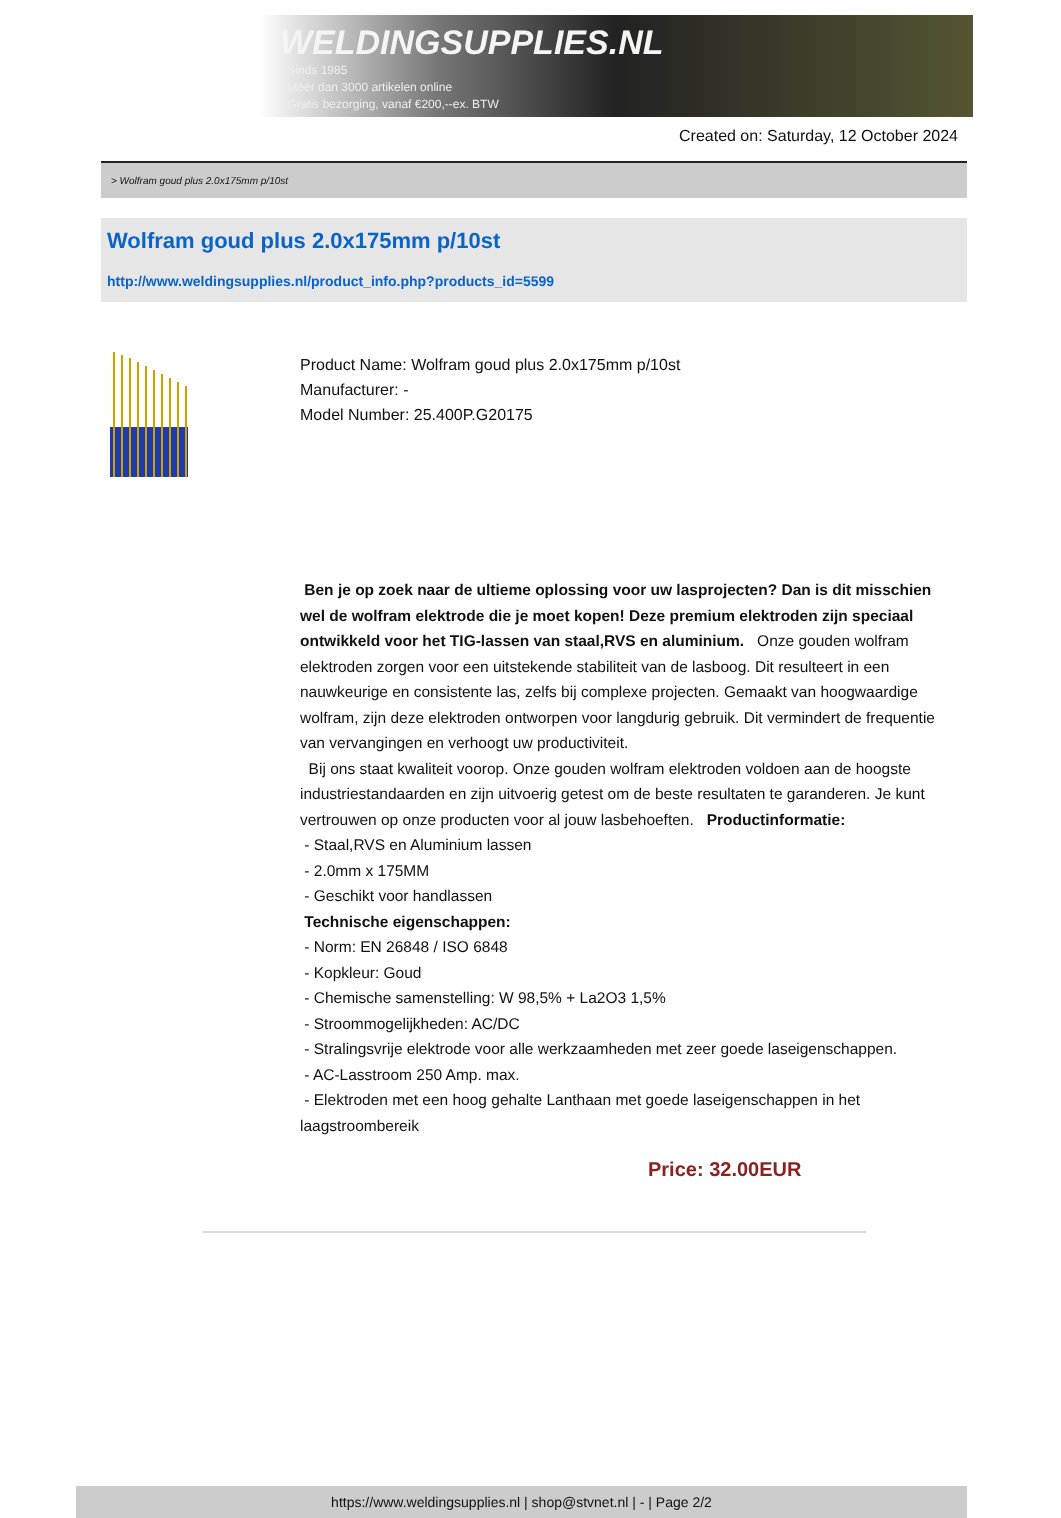WELDINGSUPPLIES.NL
- Sinds 1985
- Méér dan 3000 artikelen online
- Gratis bezorging, vanaf €200,--ex. BTW
Created on: Saturday, 12 October 2024
> Wolfram goud plus 2.0x175mm p/10st
Wolfram goud plus 2.0x175mm p/10st
http://www.weldingsupplies.nl/product_info.php?products_id=5599
Product Name: Wolfram goud plus 2.0x175mm p/10st
Manufacturer: -
Model Number: 25.400P.G20175
Ben je op zoek naar de ultieme oplossing voor uw lasprojecten? Dan is dit misschien wel de wolfram elektrode die je moet kopen! Deze premium elektroden zijn speciaal ontwikkeld voor het TIG-lassen van staal,RVS en aluminium. Onze gouden wolfram elektroden zorgen voor een uitstekende stabiliteit van de lasboog. Dit resulteert in een nauwkeurige en consistente las, zelfs bij complexe projecten. Gemaakt van hoogwaardige wolfram, zijn deze elektroden ontworpen voor langdurig gebruik. Dit vermindert de frequentie van vervangingen en verhoogt uw productiviteit.
Bij ons staat kwaliteit voorop. Onze gouden wolfram elektroden voldoen aan de hoogste industriestandaarden en zijn uitvoerig getest om de beste resultaten te garanderen. Je kunt vertrouwen op onze producten voor al jouw lasbehoeften. Productinformatie:
- Staal,RVS en Aluminium lassen
- 2.0mm x 175MM
- Geschikt voor handlassen
Technische eigenschappen:
- Norm: EN 26848 / ISO 6848
- Kopkleur: Goud
- Chemische samenstelling: W 98,5% + La2O3 1,5%
- Stroommogelijkheden: AC/DC
- Stralingsvrije elektrode voor alle werkzaamheden met zeer goede laseigenschappen.
- AC-Lasstroom 250 Amp. max.
- Elektroden met een hoog gehalte Lanthaan met goede laseigenschappen in het laagstroombereik
Price: 32.00EUR
https://www.weldingsupplies.nl | shop@stvnet.nl | - | Page 2/2